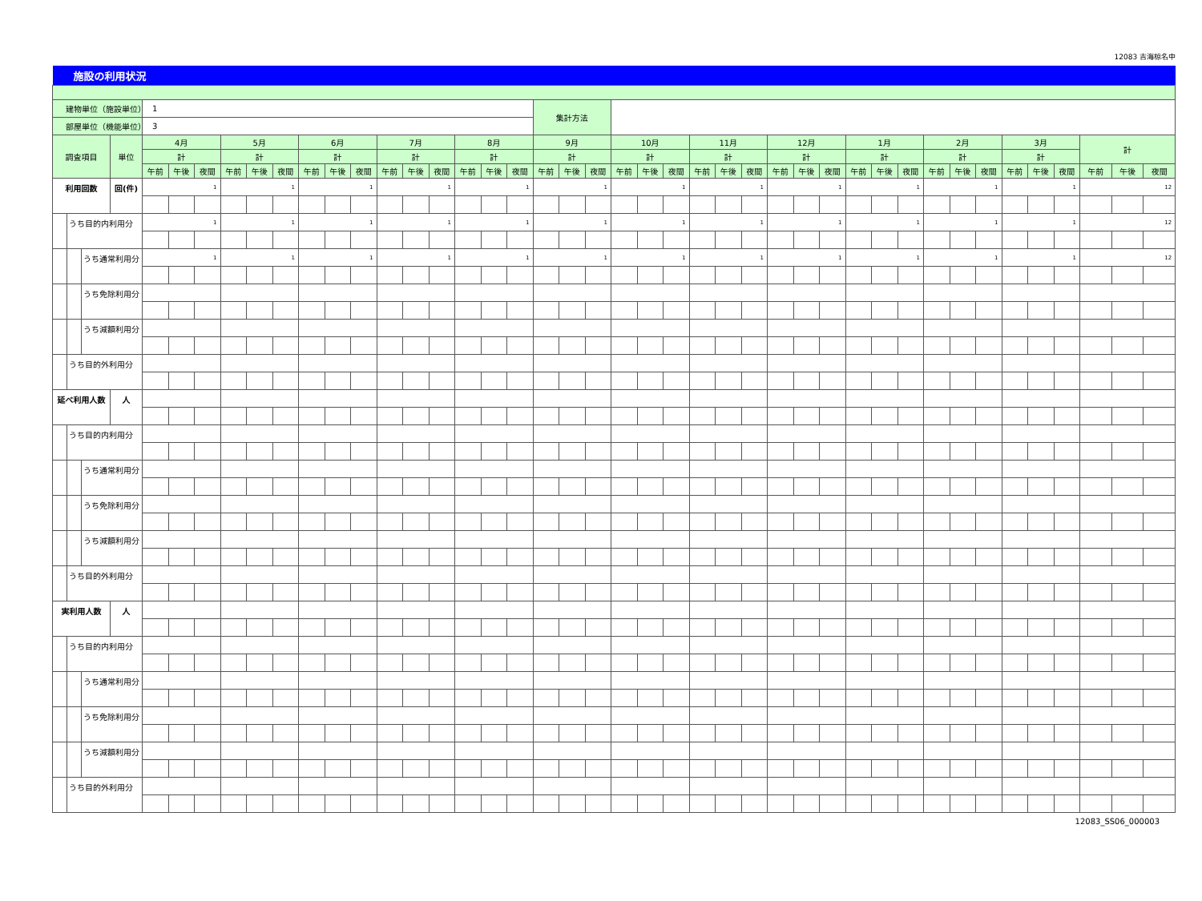12083 吉海椋名中
| 施設の利用状況 | | | | | | | | | | | | | | | | | | | | | | | | | | | | | | | | | | | | | | | | | | |
| 建物単位（施設単位） | | | | 1 | | | | | | | | | | | | | | | 集計方法 | | | | | | | | | | | | | | | | | | | | | | | |
| 部屋単位（機能単位） | | | | 3 | | | | | | | | | | | | | | | | | | | | | | | | | | | | | | | | | | | | | | |
| 調査項目 | | | 単位 | 4月 | | | 5月 | | | 6月 | | | 7月 | | | 8月 | | | 9月 | | | 10月 | | | 11月 | | | 12月 | | | 1月 | | | 2月 | | | 3月 | | | 計 | | |
| | | | | 計 | | | 計 | | | 計 | | | 計 | | | 計 | | | 計 | | | 計 | | | 計 | | | 計 | | | 計 | | | 計 | | | 計 | | | | | |
| | | | | 午前 | 午後 | 夜間 | 午前 | 午後 | 夜間 | 午前 | 午後 | 夜間 | 午前 | 午後 | 夜間 | 午前 | 午後 | 夜間 | 午前 | 午後 | 夜間 | 午前 | 午後 | 夜間 | 午前 | 午後 | 夜間 | 午前 | 午後 | 夜間 | 午前 | 午後 | 夜間 | 午前 | 午後 | 夜間 | 午前 | 午後 | 夜間 | 午前 | 午後 | 夜間 |
| 利用回数 | | | 回(件) | 1 | | | 1 | | | 1 | | | 1 | | | 1 | | | 1 | | | 1 | | | 1 | | | 1 | | | 1 | | | 1 | | | 1 | | | 12 | | |
| | うち目的内利用分 | | | 1 | | | 1 | | | 1 | | | 1 | | | 1 | | | 1 | | | 1 | | | 1 | | | 1 | | | 1 | | | 1 | | | 1 | | | 12 | | |
| | | うち通常利用分 | | 1 | | | 1 | | | 1 | | | 1 | | | 1 | | | 1 | | | 1 | | | 1 | | | 1 | | | 1 | | | 1 | | | 1 | | | 12 | | |
| | | うち免除利用分 | | | | | | | | | | | | | | | | | | | | | | | | | | | | | | | | | | | | | | | | |
| | | うち減額利用分 | | | | | | | | | | | | | | | | | | | | | | | | | | | | | | | | | | | | | | | | |
| | うち目的外利用分 | | | | | | | | | | | | | | | | | | | | | | | | | | | | | | | | | | | | | | | | | |
| 延べ利用人数 | | | 人 | | | | | | | | | | | | | | | | | | | | | | | | | | | | | | | | | | | | | | | |
| | うち目的内利用分 | | | | | | | | | | | | | | | | | | | | | | | | | | | | | | | | | | | | | | | | | |
| | | うち通常利用分 | | | | | | | | | | | | | | | | | | | | | | | | | | | | | | | | | | | | | | | | |
| | | うち免除利用分 | | | | | | | | | | | | | | | | | | | | | | | | | | | | | | | | | | | | | | | | |
| | | うち減額利用分 | | | | | | | | | | | | | | | | | | | | | | | | | | | | | | | | | | | | | | | | |
| | うち目的外利用分 | | | | | | | | | | | | | | | | | | | | | | | | | | | | | | | | | | | | | | | | | |
| 実利用人数 | | | 人 | | | | | | | | | | | | | | | | | | | | | | | | | | | | | | | | | | | | | | | |
| | うち目的内利用分 | | | | | | | | | | | | | | | | | | | | | | | | | | | | | | | | | | | | | | | | | |
| | | うち通常利用分 | | | | | | | | | | | | | | | | | | | | | | | | | | | | | | | | | | | | | | | | |
| | | うち免除利用分 | | | | | | | | | | | | | | | | | | | | | | | | | | | | | | | | | | | | | | | | |
| | | うち減額利用分 | | | | | | | | | | | | | | | | | | | | | | | | | | | | | | | | | | | | | | | | |
| | うち目的外利用分 | | | | | | | | | | | | | | | | | | | | | | | | | | | | | | | | | | | | | | | | | |
12083_SS06_000003